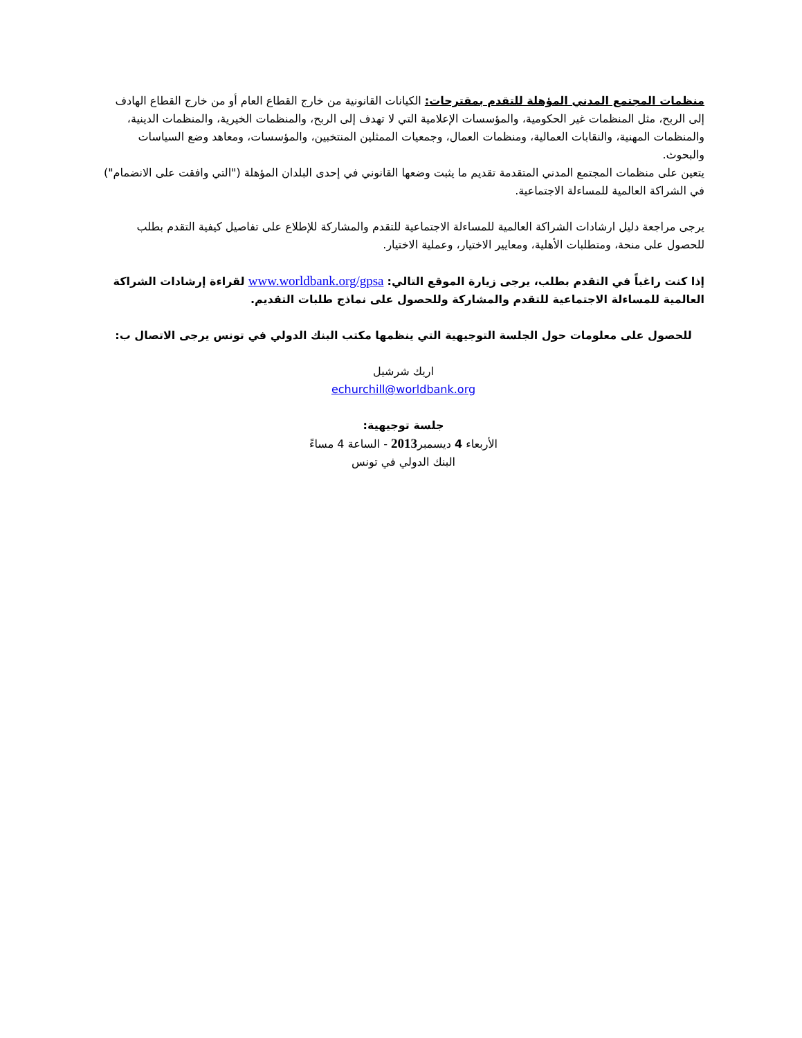منظمات المجتمع المدني المؤهلة للتقدم بمقترحات: الكيانات القانونية من خارج القطاع العام أو من خارج القطاع الهادف إلى الربح، مثل المنظمات غير الحكومية، والمؤسسات الإعلامية التي لا تهدف إلى الربح، والمنظمات الخيرية، والمنظمات الدينية، والمنظمات المهنية، والنقابات العمالية، ومنظمات العمال، وجمعيات الممثلين المنتخبين، والمؤسسات، ومعاهد وضع السياسات والبحوث.
يتعين على منظمات المجتمع المدني المتقدمة تقديم ما يثبت وضعها القانوني في إحدى البلدان المؤهلة ("التي وافقت على الانضمام") في الشراكة العالمية للمساءلة الاجتماعية.
يرجى مراجعة دليل ارشادات الشراكة العالمية للمساءلة الاجتماعية للتقدم والمشاركة للإطلاع على تفاصيل كيفية التقدم بطلب للحصول على منحة، ومتطلبات الأهلية، ومعايير الاختيار، وعملية الاختيار.
إذا كنت راغباً في التقدم بطلب، يرجى زيارة الموقع التالي: www.worldbank.org/gpsa لقراءة إرشادات الشراكة العالمية للمساءلة الاجتماعية للتقدم والمشاركة وللحصول على نماذج طلبات التقديم.
للحصول على معلومات حول الجلسة التوجيهية التي ينظمها مكتب البنك الدولي في تونس يرجى الاتصال ب:
اريك شرشيل
echurchill@worldbank.org
جلسة توجيهية:
الأربعاء 4 ديسمبر2013 - الساعة 4 مساءً
البنك الدولي في تونس